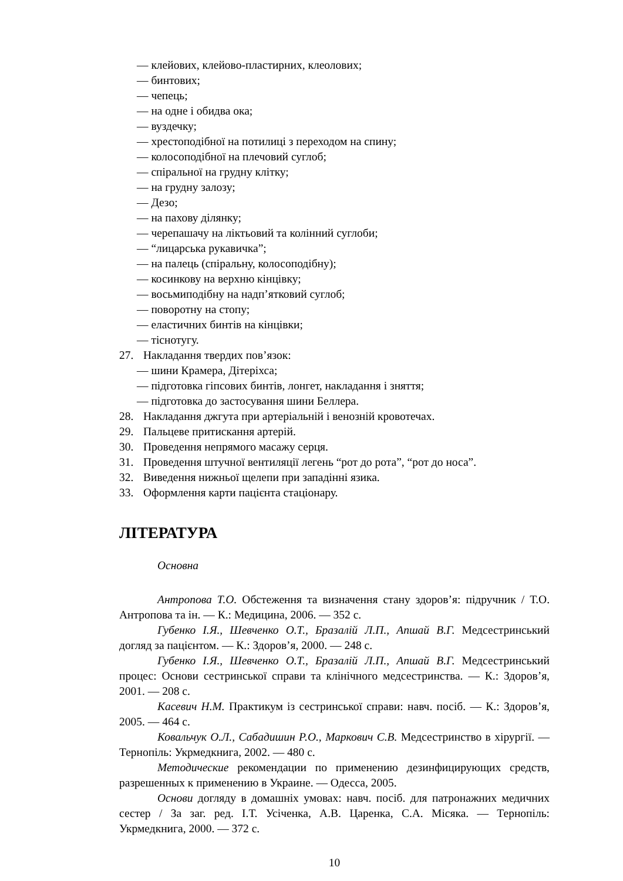— клейових, клейово-пластирних, клеолових;
— бинтових;
— чепець;
— на одне і обидва ока;
— вуздечку;
— хрестоподібної на потилиці з переходом на спину;
— колосоподібної на плечовий суглоб;
— спіральної на грудну клітку;
— на грудну залозу;
— Дезо;
— на пахову ділянку;
— черепашачу на ліктьовий та колінний суглоби;
— “лицарська рукавичка”;
— на палець (спіральну, колосоподібну);
— косинкову на верхню кінцівку;
— восьмиподібну на надп’ятковий суглоб;
— поворотну на стопу;
— еластичних бинтів на кінцівки;
— тіснотугу.
27. Накладання твердих пов’язок:
— шини Крамера, Дітеріхса;
— підготовка гіпсових бинтів, лонгет, накладання і зняття;
— підготовка до застосування шини Беллера.
28. Накладання джгута при артеріальній і венозній кровотечах.
29. Пальцеве притискання артерій.
30. Проведення непрямого масажу серця.
31. Проведення штучної вентиляції легень “рот до рота”, “рот до носа”.
32. Виведення нижньої щелепи при западінні язика.
33. Оформлення карти пацієнта стаціонару.
ЛІТЕРАТУРА
Основна
Антропова Т.О. Обстеження та визначення стану здоров’я: підручник / Т.О. Антропова та ін. — К.: Медицина, 2006. — 352 с.
Губенко І.Я., Шевченко О.Т., Бразалій Л.П., Апшай В.Г. Медсестринський догляд за пацієнтом. — К.: Здоров’я, 2000. — 248 с.
Губенко І.Я., Шевченко О.Т., Бразалій Л.П., Апшай В.Г. Медсестринський процес: Основи сестринської справи та клінічного медсестринства. — К.: Здоров’я, 2001. — 208 с.
Касевич Н.М. Практикум із сестринської справи: навч. посіб. — К.: Здоров’я, 2005. — 464 с.
Ковальчук О.Л., Сабадишин Р.О., Маркович С.В. Медсестринство в хірургії. — Тернопіль: Укрмедкнига, 2002. — 480 с.
Методические рекомендации по применению дезинфицирующих средств, разрешенных к применению в Украине. — Одесса, 2005.
Основи догляду в домашніх умовах: навч. посіб. для патронажних медичних сестер / За заг. ред. І.Т. Усіченка, А.В. Царенка, С.А. Місяка. — Тернопіль: Укрмедкнига, 2000. — 372 с.
10